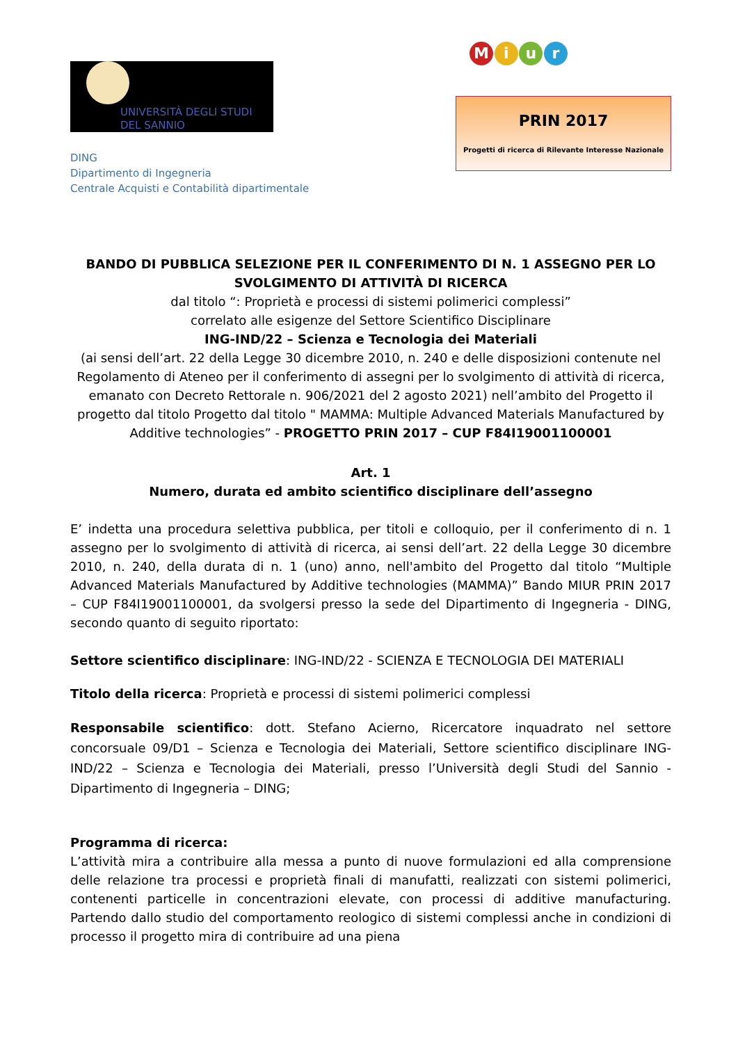UNIVERSITÀ DEGLI STUDI
DEL SANNIO
DING
Dipartimento di Ingegneria
Centrale Acquisti e Contabilità dipartimentale
M i u r
PRIN 2017
Progetti di ricerca di Rilevante Interesse Nazionale
BANDO DI PUBBLICA SELEZIONE PER IL CONFERIMENTO DI N. 1 ASSEGNO PER LO SVOLGIMENTO DI ATTIVITÀ DI RICERCA
dal titolo “: Proprietà e processi di sistemi polimerici complessi”
correlato alle esigenze del Settore Scientifico Disciplinare
ING-IND/22 – Scienza e Tecnologia dei Materiali
(ai sensi dell’art. 22 della Legge 30 dicembre 2010, n. 240 e delle disposizioni contenute nel Regolamento di Ateneo per il conferimento di assegni per lo svolgimento di attività di ricerca, emanato con Decreto Rettorale n. 906/2021 del 2 agosto 2021) nell’ambito del Progetto il progetto dal titolo Progetto dal titolo " MAMMA: Multiple Advanced Materials Manufactured by Additive technologies” - PROGETTO PRIN 2017 – CUP F84I19001100001
Art. 1
Numero, durata ed ambito scientifico disciplinare dell’assegno
E’ indetta una procedura selettiva pubblica, per titoli e colloquio, per il conferimento di n. 1 assegno per lo svolgimento di attività di ricerca, ai sensi dell’art. 22 della Legge 30 dicembre 2010, n. 240, della durata di n. 1 (uno) anno, nell'ambito del Progetto dal titolo “Multiple Advanced Materials Manufactured by Additive technologies (MAMMA)” Bando MIUR PRIN 2017 – CUP F84I19001100001, da svolgersi presso la sede del Dipartimento di Ingegneria - DING, secondo quanto di seguito riportato:
Settore scientifico disciplinare: ING-IND/22 - SCIENZA E TECNOLOGIA DEI MATERIALI
Titolo della ricerca: Proprietà e processi di sistemi polimerici complessi
Responsabile scientifico: dott. Stefano Acierno, Ricercatore inquadrato nel settore concorsuale 09/D1 – Scienza e Tecnologia dei Materiali, Settore scientifico disciplinare ING-IND/22 – Scienza e Tecnologia dei Materiali, presso l’Università degli Studi del Sannio - Dipartimento di Ingegneria – DING;
Programma di ricerca:
L’attività mira a contribuire alla messa a punto di nuove formulazioni ed alla comprensione delle relazione tra processi e proprietà finali di manufatti, realizzati con sistemi polimerici, contenenti particelle in concentrazioni elevate, con processi di additive manufacturing. Partendo dallo studio del comportamento reologico di sistemi complessi anche in condizioni di processo il progetto mira di contribuire ad una piena